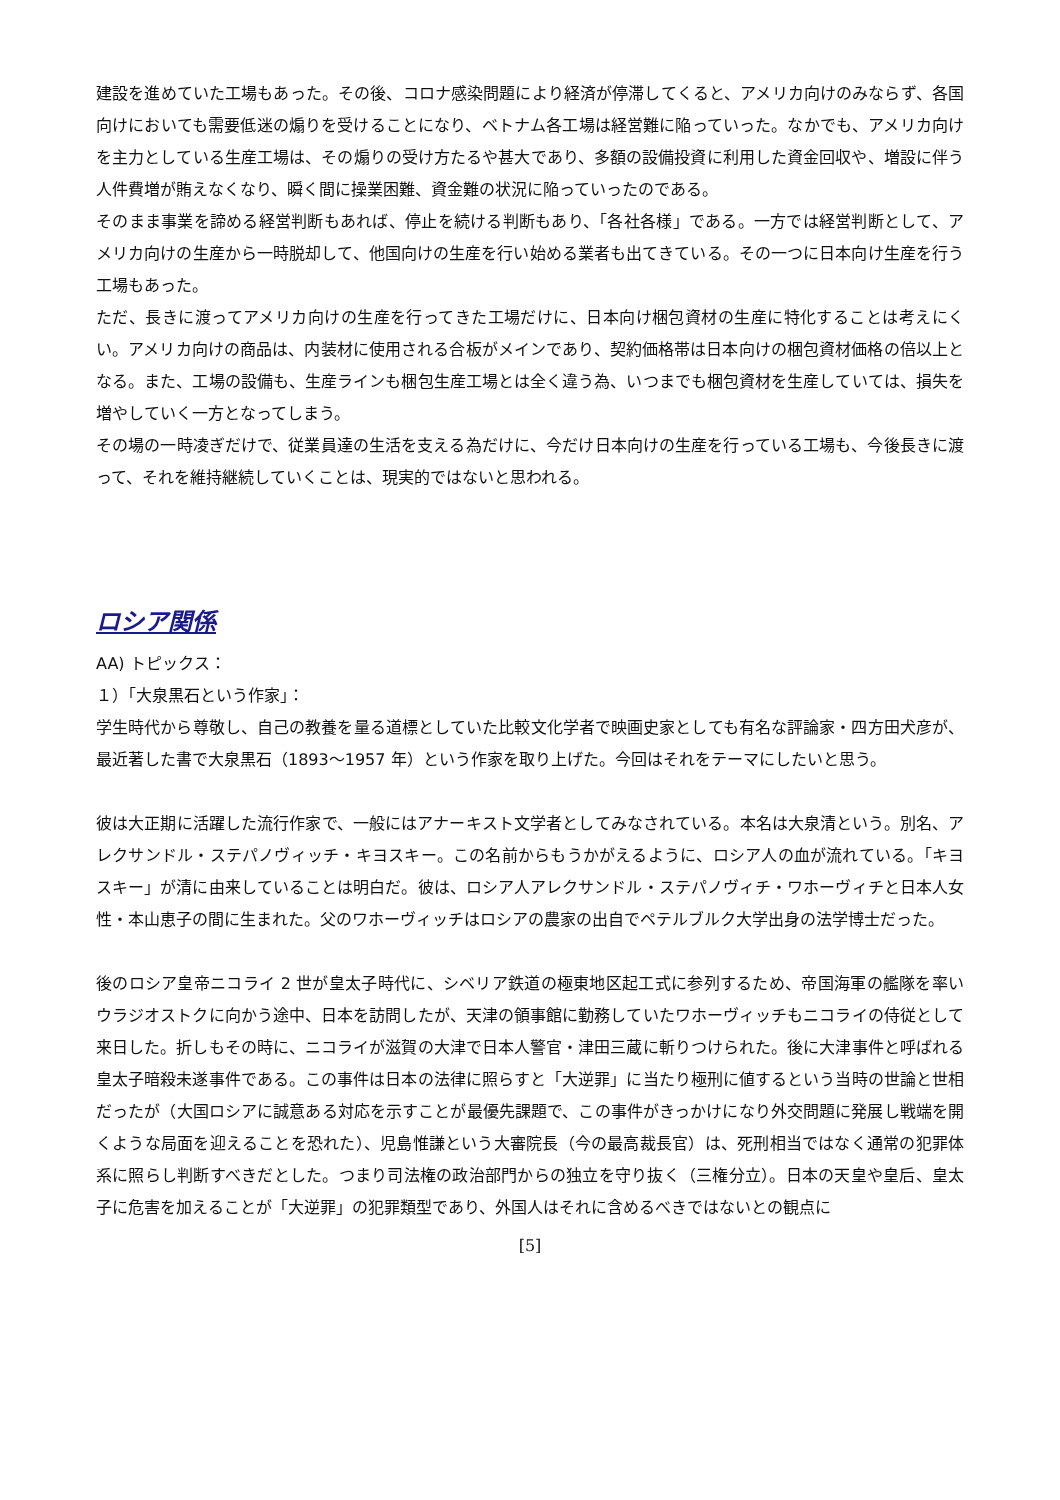建設を進めていた工場もあった。その後、コロナ感染問題により経済が停滞してくると、アメリカ向けのみならず、各国向けにおいても需要低迷の煽りを受けることになり、ベトナム各工場は経営難に陥っていった。なかでも、アメリカ向けを主力としている生産工場は、その煽りの受け方たるや甚大であり、多額の設備投資に利用した資金回収や、増設に伴う人件費増が賄えなくなり、瞬く間に操業困難、資金難の状況に陥っていったのである。
そのまま事業を諦める経営判断もあれば、停止を続ける判断もあり、「各社各様」である。一方では経営判断として、アメリカ向けの生産から一時脱却して、他国向けの生産を行い始める業者も出てきている。その一つに日本向け生産を行う工場もあった。
ただ、長きに渡ってアメリカ向けの生産を行ってきた工場だけに、日本向け梱包資材の生産に特化することは考えにくい。アメリカ向けの商品は、内装材に使用される合板がメインであり、契約価格帯は日本向けの梱包資材価格の倍以上となる。また、工場の設備も、生産ラインも梱包生産工場とは全く違う為、いつまでも梱包資材を生産していては、損失を増やしていく一方となってしまう。
その場の一時凌ぎだけで、従業員達の生活を支える為だけに、今だけ日本向けの生産を行っている工場も、今後長きに渡って、それを維持継続していくことは、現実的ではないと思われる。
ロシア関係
AA) トピックス：
１）「大泉黒石という作家」：
学生時代から尊敬し、自己の教養を量る道標としていた比較文化学者で映画史家としても有名な評論家・四方田犬彦が、最近著した書で大泉黒石（1893～1957 年）という作家を取り上げた。今回はそれをテーマにしたいと思う。
彼は大正期に活躍した流行作家で、一般にはアナーキスト文学者としてみなされている。本名は大泉清という。別名、アレクサンドル・ステパノヴィッチ・キヨスキー。この名前からもうかがえるように、ロシア人の血が流れている。「キヨスキー」が清に由来していることは明白だ。彼は、ロシア人アレクサンドル・ステパノヴィチ・ワホーヴィチと日本人女性・本山恵子の間に生まれた。父のワホーヴィッチはロシアの農家の出自でペテルブルク大学出身の法学博士だった。
後のロシア皇帝ニコライ 2 世が皇太子時代に、シベリア鉄道の極東地区起工式に参列するため、帝国海軍の艦隊を率いウラジオストクに向かう途中、日本を訪問したが、天津の領事館に勤務していたワホーヴィッチもニコライの侍従として来日した。折しもその時に、ニコライが滋賀の大津で日本人警官・津田三蔵に斬りつけられた。後に大津事件と呼ばれる皇太子暗殺未遂事件である。この事件は日本の法律に照らすと「大逆罪」に当たり極刑に値するという当時の世論と世相だったが（大国ロシアに誠意ある対応を示すことが最優先課題で、この事件がきっかけになり外交問題に発展し戦端を開くような局面を迎えることを恐れた）、児島惟謙という大審院長（今の最高裁長官）は、死刑相当ではなく通常の犯罪体系に照らし判断すべきだとした。つまり司法権の政治部門からの独立を守り抜く（三権分立）。日本の天皇や皇后、皇太子に危害を加えることが「大逆罪」の犯罪類型であり、外国人はそれに含めるべきではないとの観点に
[5]